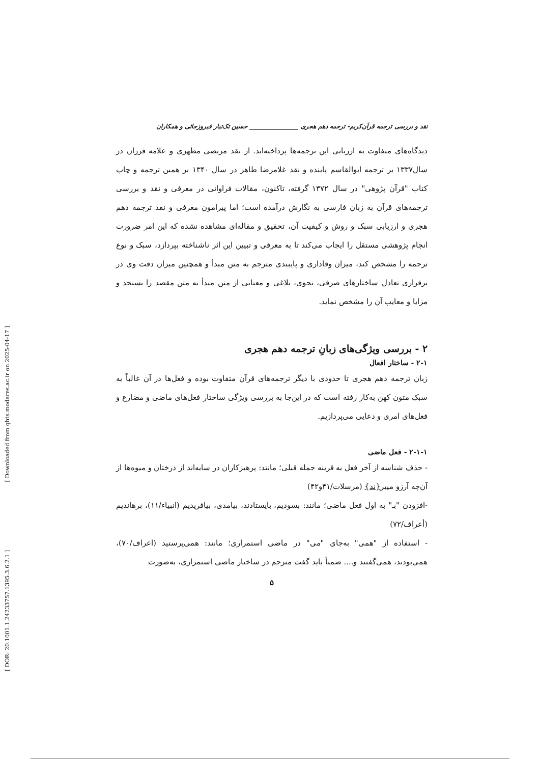[ Downloaded from qhts.modares.ac.ir on 2025-04-17 ]
[ DOR: 20.1001.1.24233757.1395.3.6.2.1 ]
نقد و بررسی ترجمه قرآن‌کریم- ترجمه دهم هجری ________________ حسین تک‌تبار فیروزجائی و همکاران
دیدگاه‌های متفاوت به ارزیابی این ترجمه‌ها پرداخته‌اند. از نقد مرتضی مطهری و علامه فرزان در سال۱۳۳۷ بر ترجمه ابوالقاسم پاینده و نقد غلامرضا طاهر در سال ۱۳۴۰ بر همین ترجمه و چاپ کتاب "قرآن پژوهی" در سال ۱۳۷۲ گرفته، تاکنون، مقالات فراوانی در معرفی و نقد و بررسی ترجمه‌های قرآن به زبان فارسی به نگارش درآمده است؛ اما پیرامون معرفی و نقد ترجمه دهم هجری و ارزیابی سبک و روش و کیفیت آن، تحقیق و مقاله‌ای مشاهده نشده که این امر ضرورت انجام پژوهشی مستقل را ایجاب می‌کند تا به معرفی و تبیین این اثر ناشناخته بپردازد، سبک و نوع ترجمه را مشخص کند، میزان وفاداری و پایبندی مترجم به متن مبدأ و همچنین میزان دقت وی در برقراری تعادل ساختارهای صرفی، نحوی، بلاغی و معنایی از متن مبدأ به متن مقصد را بسنجد و مزایا و معایب آن را مشخص نماید.
۲ - بررسی ویژگی‌های زبانِ ترجمه دهم هجری
۲-۱ - ساختار افعال
زبان ترجمه دهم هجری تا حدودی با دیگر ترجمه‌های قرآن متفاوت بوده و فعل‌ها در آن غالباً به سبک متون کهن به‌کار رفته است که در این‌جا به بررسی ویژگی ساختار فعل‌های ماضی و مضارع و فعل‌های امری و دعایی می‌پردازیم.
۲-۱-۱ - فعل ماضی
- حذف شناسه از آخر فعل به قرینه جمله قبلی؛ مانند: پرهیزکاران در سایه‌اند از درختان و میوه‌ها از آن‌چه آرزو میبر{ند} (مرسلات/۴۱و۴۲)
-افزودن "بـ" به اول فعل ماضی؛ مانند: بسودیم، بایستادند، بیامدی، بیافریدیم (انبیاء/۱۱)، برهاندیم (أعراف/۷۲)
- استفاده از "همی" به‌جای "می" در ماضی استمراری؛ مانند: همی‌پرستید (اعراف/۷۰)، همی‌بودند، همی‌گفتند و.... ضمناً باید گفت مترجم در ساختار ماضی استمراری، به‌صورت
۵